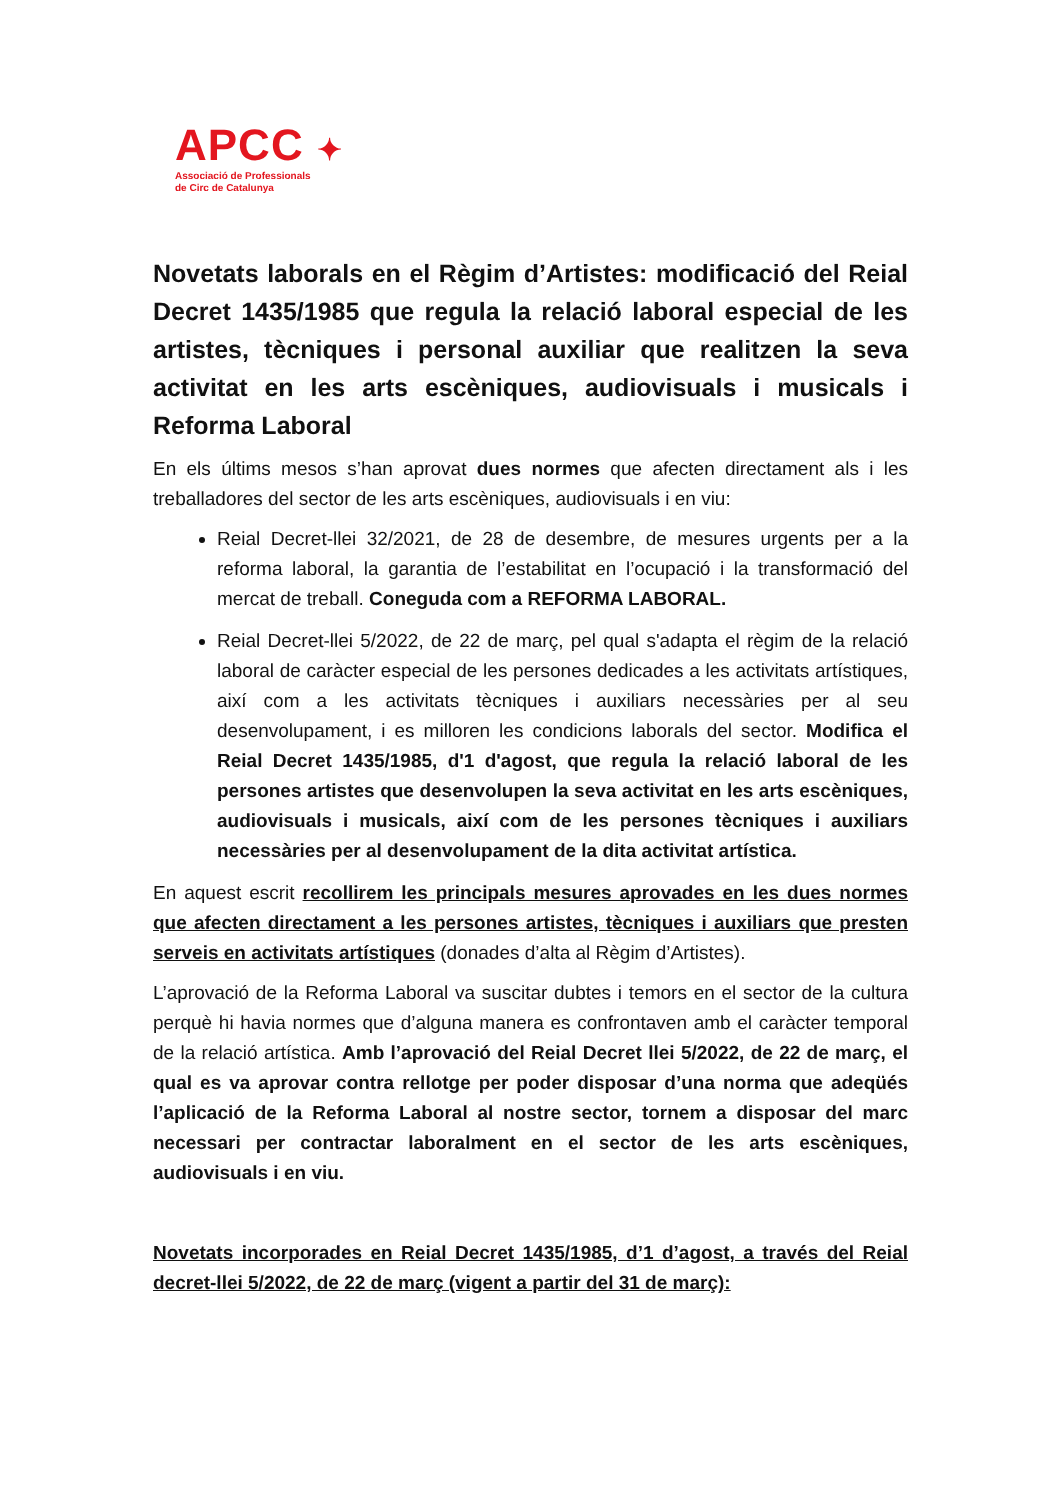APCC ✦
Associació de Professionals
de Circ de Catalunya
Novetats laborals en el Règim d’Artistes: modificació del Reial Decret 1435/1985 que regula la relació laboral especial de les artistes, tècniques i personal auxiliar que realitzen la seva activitat en les arts escèniques, audiovisuals i musicals i Reforma Laboral
En els últims mesos s’han aprovat dues normes que afecten directament als i les treballadores del sector de les arts escèniques, audiovisuals i en viu:
Reial Decret-llei 32/2021, de 28 de desembre, de mesures urgents per a la reforma laboral, la garantia de l’estabilitat en l’ocupació i la transformació del mercat de treball. Coneguda com a REFORMA LABORAL.
Reial Decret-llei 5/2022, de 22 de març, pel qual s'adapta el règim de la relació laboral de caràcter especial de les persones dedicades a les activitats artístiques, així com a les activitats tècniques i auxiliars necessàries per al seu desenvolupament, i es milloren les condicions laborals del sector. Modifica el Reial Decret 1435/1985, d'1 d'agost, que regula la relació laboral de les persones artistes que desenvolupen la seva activitat en les arts escèniques, audiovisuals i musicals, així com de les persones tècniques i auxiliars necessàries per al desenvolupament de la dita activitat artística.
En aquest escrit recollirem les principals mesures aprovades en les dues normes que afecten directament a les persones artistes, tècniques i auxiliars que presten serveis en activitats artístiques (donades d’alta al Règim d’Artistes).
L’aprovació de la Reforma Laboral va suscitar dubtes i temors en el sector de la cultura perquè hi havia normes que d’alguna manera es confrontaven amb el caràcter temporal de la relació artística. Amb l’aprovació del Reial Decret llei 5/2022, de 22 de març, el qual es va aprovar contra rellotge per poder disposar d’una norma que adeqüés l’aplicació de la Reforma Laboral al nostre sector, tornem a disposar del marc necessari per contractar laboralment en el sector de les arts escèniques, audiovisuals i en viu.
Novetats incorporades en Reial Decret 1435/1985, d’1 d’agost, a través del Reial decret-llei 5/2022, de 22 de març (vigent a partir del 31 de març):